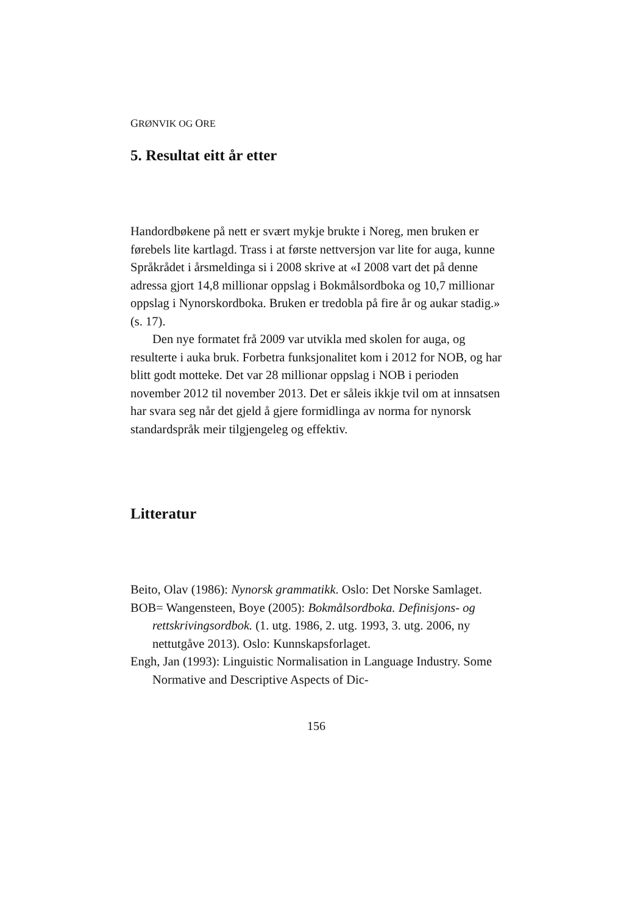GRØNVIK OG ORE
5. Resultat eitt år etter
Handordbøkene på nett er svært mykje brukte i Noreg, men bruken er førebels lite kartlagd. Trass i at første nettversjon var lite for auga, kunne Språkrådet i årsmeldinga si i 2008 skrive at «I 2008 vart det på denne adressa gjort 14,8 millionar oppslag i Bokmålsordboka og 10,7 millionar oppslag i Nynorskordboka. Bruken er tredobla på fire år og aukar stadig.» (s. 17).
Den nye formatet frå 2009 var utvikla med skolen for auga, og resulterte i auka bruk. Forbetra funksjonalitet kom i 2012 for NOB, og har blitt godt motteke. Det var 28 millionar oppslag i NOB i perioden november 2012 til november 2013. Det er såleis ikkje tvil om at innsatsen har svara seg når det gjeld å gjere formidlinga av norma for nynorsk standardspråk meir tilgjengeleg og effektiv.
Litteratur
Beito, Olav (1986): Nynorsk grammatikk. Oslo: Det Norske Samlaget.
BOB= Wangensteen, Boye (2005): Bokmålsordboka. Definisjons- og rettskrivingsordbok. (1. utg. 1986, 2. utg. 1993, 3. utg. 2006, ny nettutgåve 2013). Oslo: Kunnskapsforlaget.
Engh, Jan (1993): Linguistic Normalisation in Language Industry. Some Normative and Descriptive Aspects of Dic-
156